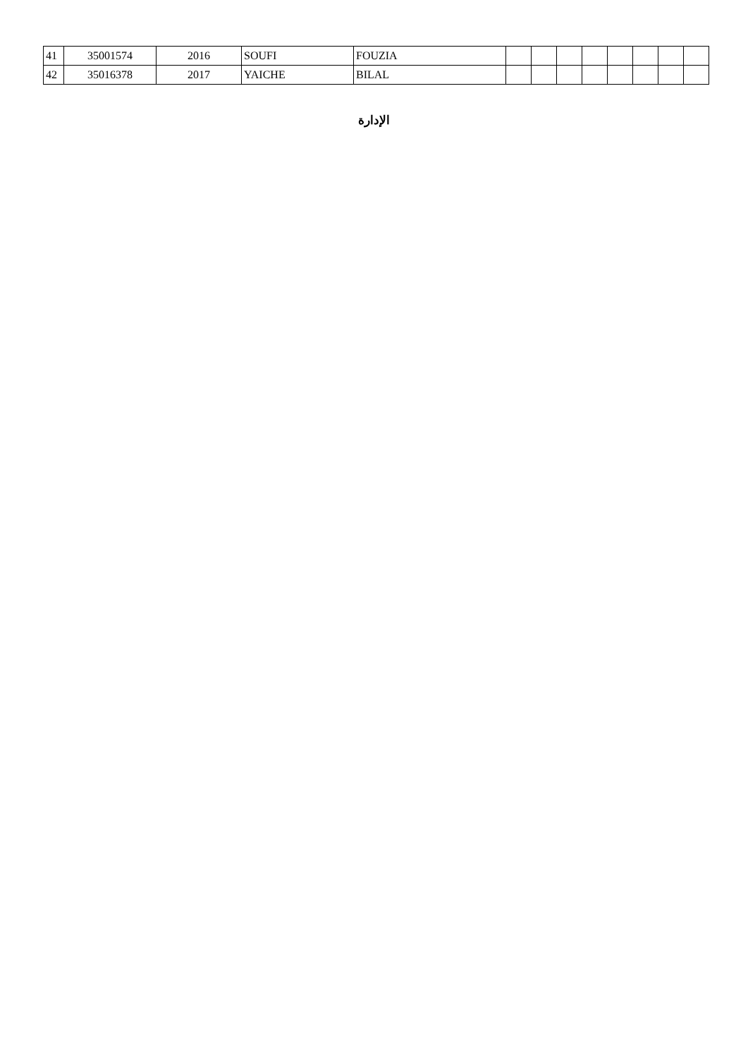| 41 | 35001574 | 2016 | SOUFI | FOUZIA | | | | | | | | |
| 42 | 35016378 | 2017 | YAICHE | BILAL | | | | | | | | |
الإدارة